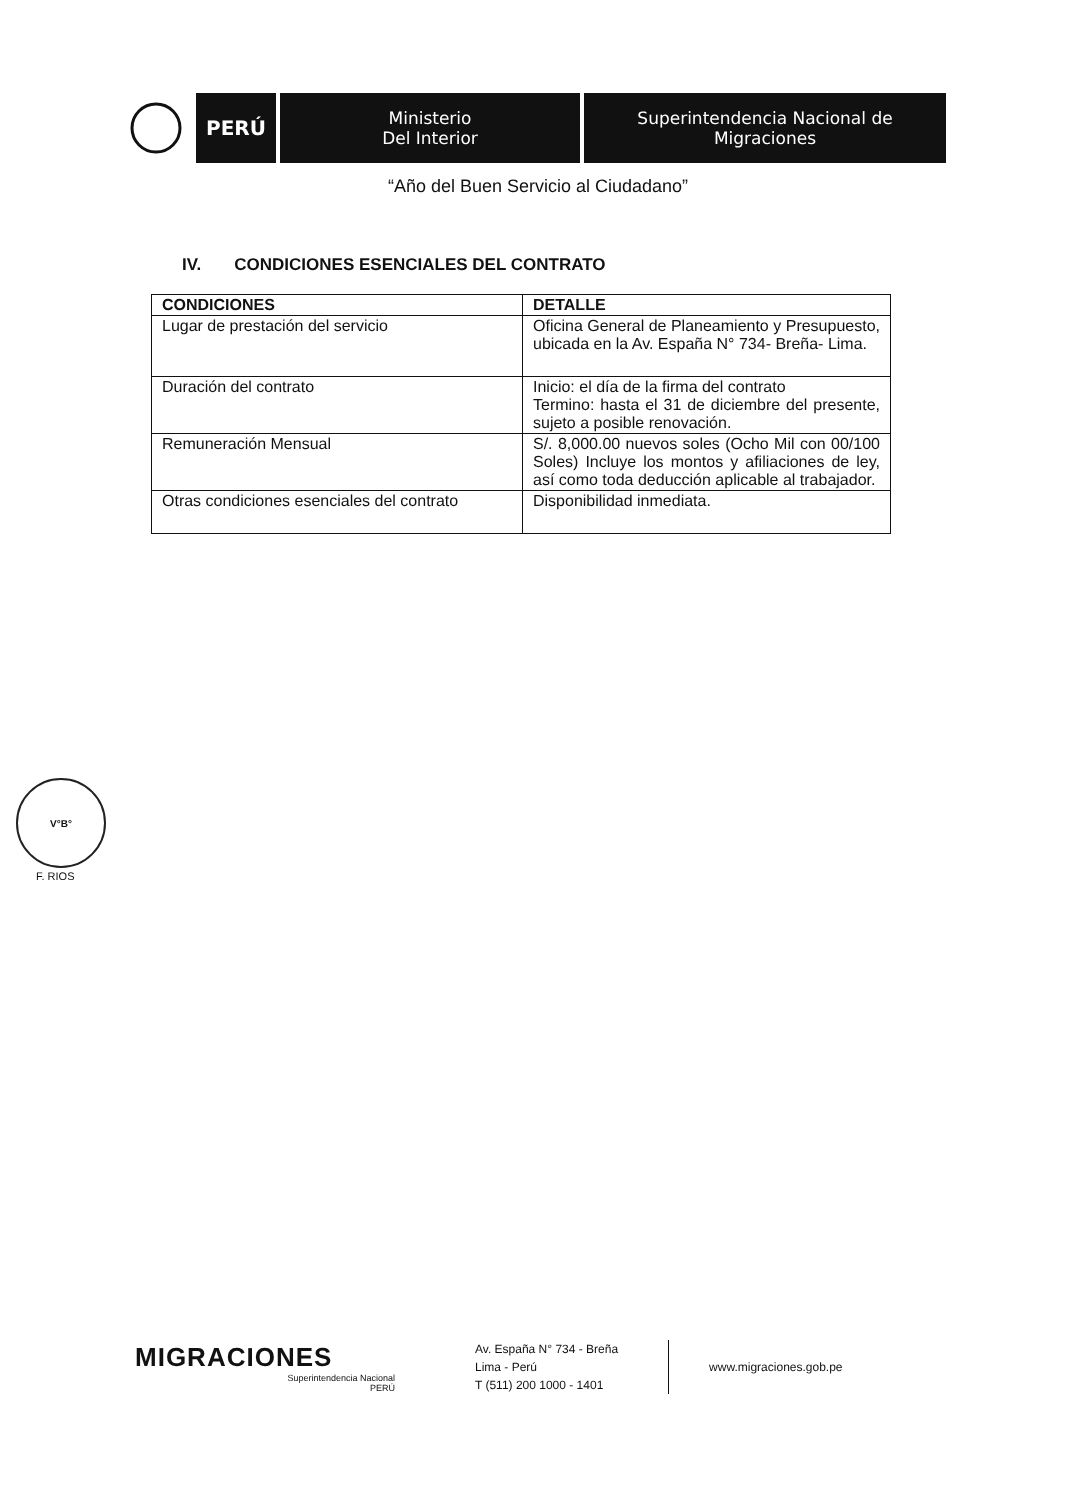PERÚ
Ministerio
Del Interior
Superintendencia Nacional de
Migraciones
“Año del Buen Servicio al Ciudadano”
IV. CONDICIONES ESENCIALES DEL CONTRATO
| CONDICIONES | DETALLE |
| --- | --- |
| Lugar de prestación del servicio | Oficina General de Planeamiento y Presupuesto, ubicada en la Av. España N° 734- Breña- Lima. |
| Duración del contrato | Inicio: el día de la firma del contrato Termino: hasta el 31 de diciembre del presente, sujeto a posible renovación. |
| Remuneración Mensual | S/. 8,000.00 nuevos soles (Ocho Mil con 00/100 Soles) Incluye los montos y afiliaciones de ley, así como toda deducción aplicable al trabajador. |
| Otras condiciones esenciales del contrato | Disponibilidad inmediata. |
V°B°
F. RIOS
MIGRACIONES
Superintendencia Nacional
PERÚ
Av. España N° 734 - Breña
Lima - Perú
T (511) 200 1000 - 1401
www.migraciones.gob.pe